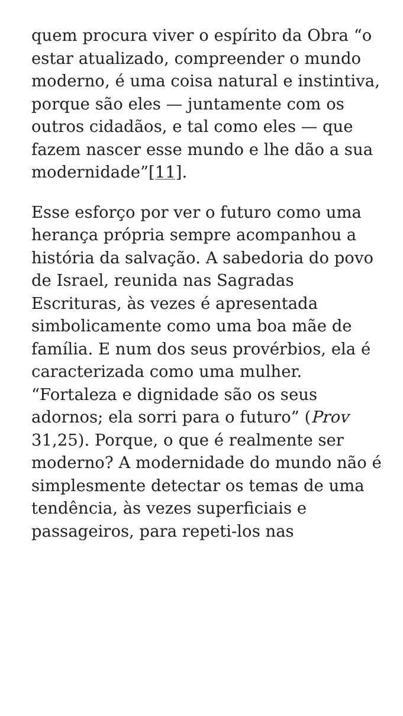quem procura viver o espírito da Obra “o estar atualizado, compreender o mundo moderno, é uma coisa natural e instintiva, porque são eles — juntamente com os outros cidadãos, e tal como eles — que fazem nascer esse mundo e lhe dão a sua modernidade”[11].
Esse esforço por ver o futuro como uma herança própria sempre acompanhou a história da salvação. A sabedoria do povo de Israel, reunida nas Sagradas Escrituras, às vezes é apresentada simbolicamente como uma boa mãe de família. E num dos seus provérbios, ela é caracterizada como uma mulher. “Fortaleza e dignidade são os seus adornos; ela sorri para o futuro” (Prov 31,25). Porque, o que é realmente ser moderno? A modernidade do mundo não é simplesmente detectar os temas de uma tendência, às vezes superficiais e passageiros, para repeti-los nas